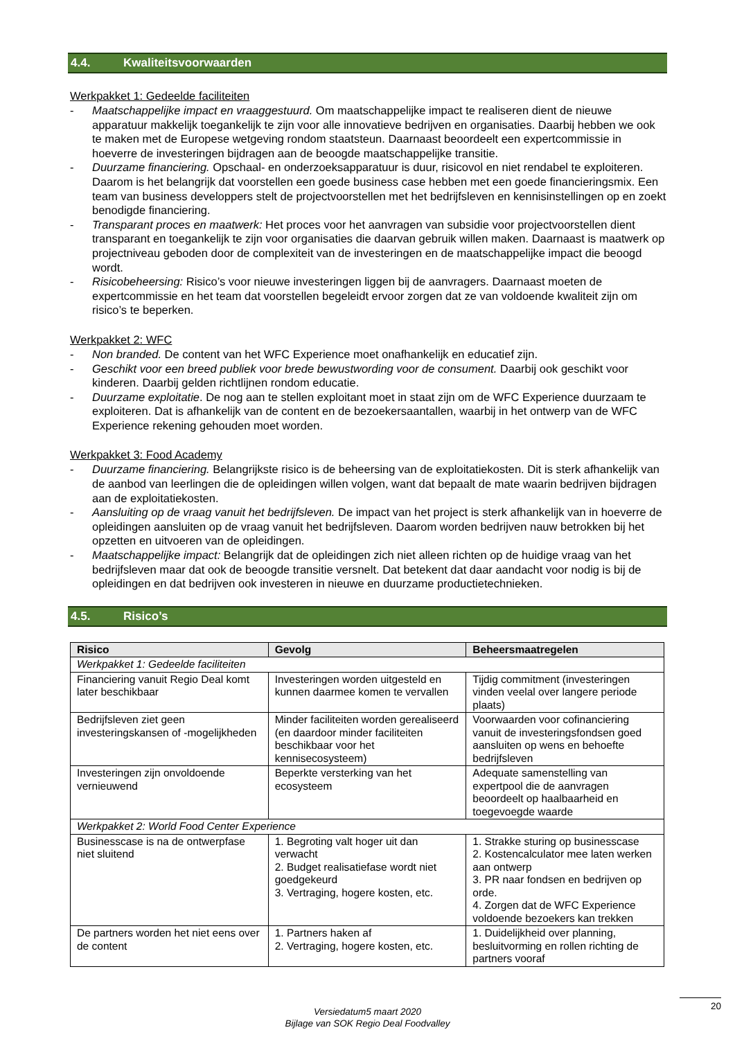4.4. Kwaliteitsvoorwaarden
Werkpakket 1: Gedeelde faciliteiten
- Maatschappelijke impact en vraaggestuurd. Om maatschappelijke impact te realiseren dient de nieuwe apparatuur makkelijk toegankelijk te zijn voor alle innovatieve bedrijven en organisaties. Daarbij hebben we ook te maken met de Europese wetgeving rondom staatsteun. Daarnaast beoordeelt een expertcommissie in hoeverre de investeringen bijdragen aan de beoogde maatschappelijke transitie.
- Duurzame financiering. Opschaal- en onderzoeksapparatuur is duur, risicovol en niet rendabel te exploiteren. Daarom is het belangrijk dat voorstellen een goede business case hebben met een goede financieringsmix. Een team van business developpers stelt de projectvoorstellen met het bedrijfsleven en kennisinstellingen op en zoekt benodigde financiering.
- Transparant proces en maatwerk: Het proces voor het aanvragen van subsidie voor projectvoorstellen dient transparant en toegankelijk te zijn voor organisaties die daarvan gebruik willen maken. Daarnaast is maatwerk op projectniveau geboden door de complexiteit van de investeringen en de maatschappelijke impact die beoogd wordt.
- Risicobeheersing: Risico’s voor nieuwe investeringen liggen bij de aanvragers. Daarnaast moeten de expertcommissie en het team dat voorstellen begeleidt ervoor zorgen dat ze van voldoende kwaliteit zijn om risico’s te beperken.
Werkpakket 2: WFC
- Non branded. De content van het WFC Experience moet onafhankelijk en educatief zijn.
- Geschikt voor een breed publiek voor brede bewustwording voor de consument. Daarbij ook geschikt voor kinderen. Daarbij gelden richtlijnen rondom educatie.
- Duurzame exploitatie. De nog aan te stellen exploitant moet in staat zijn om de WFC Experience duurzaam te exploiteren. Dat is afhankelijk van de content en de bezoekersaantallen, waarbij in het ontwerp van de WFC Experience rekening gehouden moet worden.
Werkpakket 3: Food Academy
- Duurzame financiering. Belangrijkste risico is de beheersing van de exploitatiekosten. Dit is sterk afhankelijk van de aanbod van leerlingen die de opleidingen willen volgen, want dat bepaalt de mate waarin bedrijven bijdragen aan de exploitatiekosten.
- Aansluiting op de vraag vanuit het bedrijfsleven. De impact van het project is sterk afhankelijk van in hoeverre de opleidingen aansluiten op de vraag vanuit het bedrijfsleven. Daarom worden bedrijven nauw betrokken bij het opzetten en uitvoeren van de opleidingen.
- Maatschappelijke impact: Belangrijk dat de opleidingen zich niet alleen richten op de huidige vraag van het bedrijfsleven maar dat ook de beoogde transitie versnelt. Dat betekent dat daar aandacht voor nodig is bij de opleidingen en dat bedrijven ook investeren in nieuwe en duurzame productietechnieken.
4.5. Risico’s
| Risico | Gevolg | Beheersmaatregelen |
| --- | --- | --- |
| Werkpakket 1: Gedeelde faciliteiten | | |
| Financiering vanuit Regio Deal komt later beschikbaar | Investeringen worden uitgesteld en kunnen daarmee komen te vervallen | Tijdig commitment (investeringen vinden veelal over langere periode plaats) |
| Bedrijfsleven ziet geen investeringskansen of -mogelijkheden | Minder faciliteiten worden gerealiseerd (en daardoor minder faciliteiten beschikbaar voor het kennisecosysteem) | Voorwaarden voor cofinanciering vanuit de investeringsfondsen goed aansluiten op wens en behoefte bedrijfsleven |
| Investeringen zijn onvoldoende vernieuwend | Beperkte versterking van het ecosysteem | Adequate samenstelling van expertpool die de aanvragen beoordeelt op haalbaarheid en toegevoegde waarde |
| Werkpakket 2: World Food Center Experience | | |
| Businesscase is na de ontwerpfase niet sluitend | 1. Begroting valt hoger uit dan verwacht 2. Budget realisatiefase wordt niet goedgekeurd 3. Vertraging, hogere kosten, etc. | 1. Strakke sturing op businesscase 2. Kostencalculator mee laten werken aan ontwerp 3. PR naar fondsen en bedrijven op orde. 4. Zorgen dat de WFC Experience voldoende bezoekers kan trekken |
| De partners worden het niet eens over de content | 1. Partners haken af 2. Vertraging, hogere kosten, etc. | 1. Duidelijkheid over planning, besluitvorming en rollen richting de partners vooraf |
Versiedatum5 maart 2020
Bijlage van SOK Regio Deal Foodvalley
20